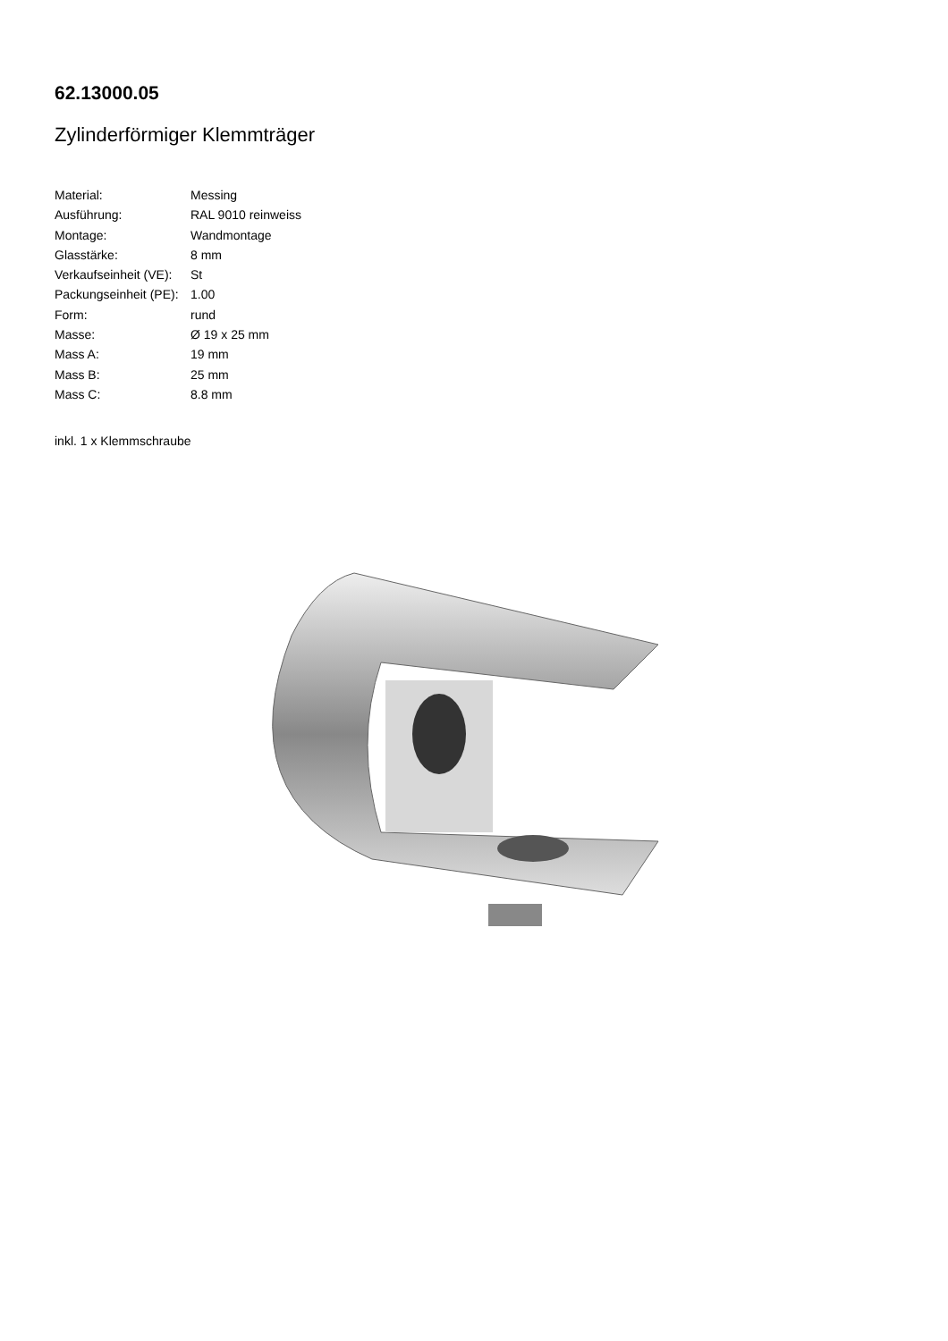62.13000.05
Zylinderförmiger Klemmträger
| Material: | Messing |
| Ausführung: | RAL 9010 reinweiss |
| Montage: | Wandmontage |
| Glasstärke: | 8 mm |
| Verkaufseinheit (VE): | St |
| Packungseinheit (PE): | 1.00 |
| Form: | rund |
| Masse: | Ø 19 x 25 mm |
| Mass A: | 19 mm |
| Mass B: | 25 mm |
| Mass C: | 8.8 mm |
inkl. 1 x Klemmschraube